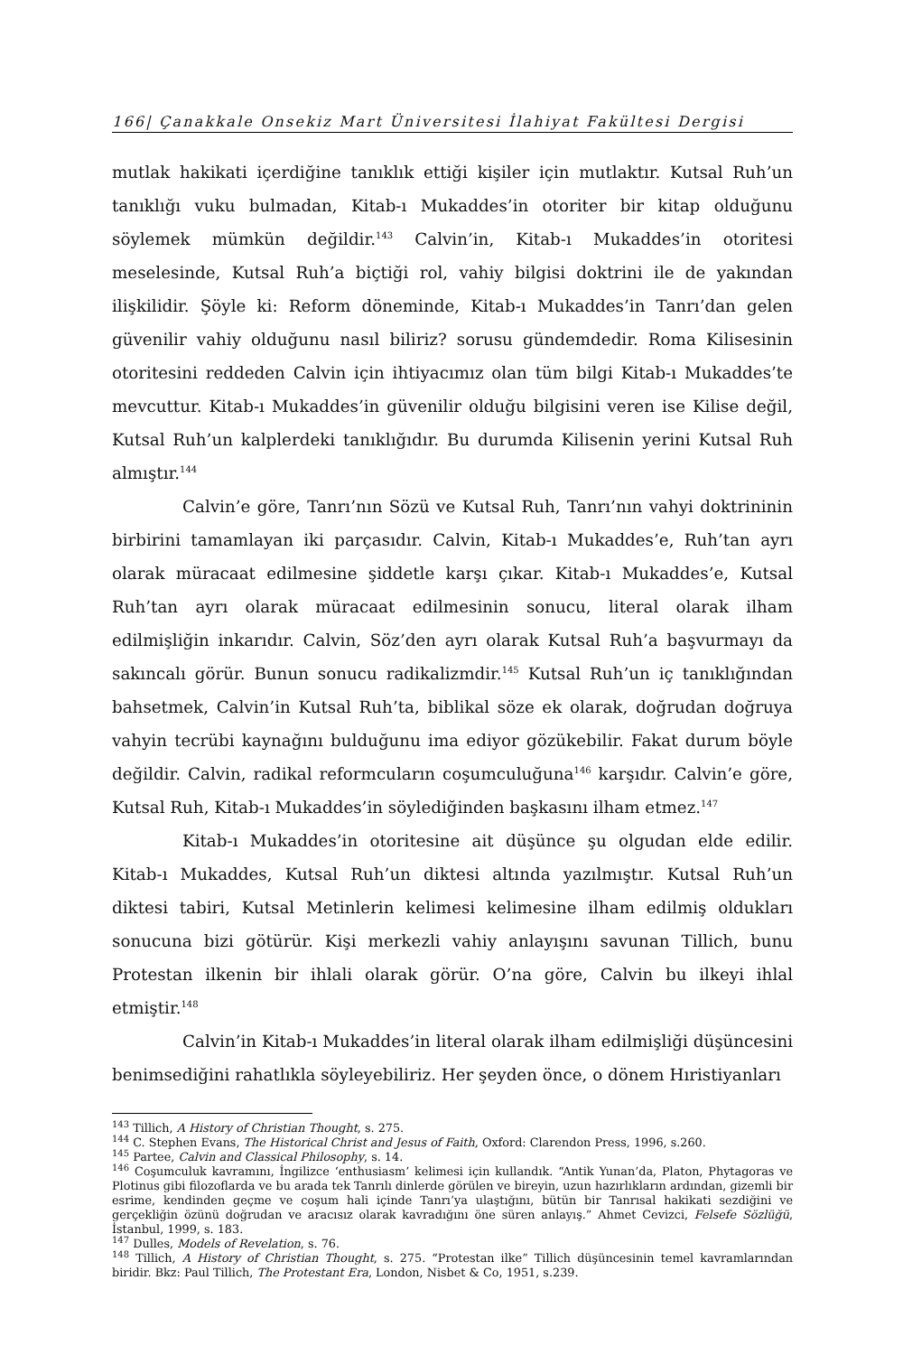166| Çanakkale Onsekiz Mart Üniversitesi İlahiyat Fakültesi Dergisi
mutlak hakikati içerdiğine tanıklık ettiği kişiler için mutlaktır. Kutsal Ruh’un tanıklığı vuku bulmadan, Kitab-ı Mukaddes’in otoriter bir kitap olduğunu söylemek mümkün değildir.<sup>143</sup> Calvin’in, Kitab-ı Mukaddes’in otoritesi meselesinde, Kutsal Ruh’a biçtiği rol, vahiy bilgisi doktrini ile de yakından ilişkilidir. Şöyle ki: Reform döneminde, Kitab-ı Mukaddes’in Tanrı’dan gelen güvenilir vahiy olduğunu nasıl biliriz? sorusu gündemdedir. Roma Kilisesinin otoritesini reddeden Calvin için ihtiyacımız olan tüm bilgi Kitab-ı Mukaddes’te mevcuttur. Kitab-ı Mukaddes’in güvenilir olduğu bilgisini veren ise Kilise değil, Kutsal Ruh’un kalplerdeki tanıklığıdır. Bu durumda Kilisenin yerini Kutsal Ruh almıştır.<sup>144</sup>
Calvin’e göre, Tanrı’nın Sözü ve Kutsal Ruh, Tanrı’nın vahyi doktrininin birbirini tamamlayan iki parçasıdır. Calvin, Kitab-ı Mukaddes’e, Ruh’tan ayrı olarak müracaat edilmesine şiddetle karşı çıkar. Kitab-ı Mukaddes’e, Kutsal Ruh’tan ayrı olarak müracaat edilmesinin sonucu, literal olarak ilham edilmişliğin inkarıdır. Calvin, Söz’den ayrı olarak Kutsal Ruh’a başvurmayı da sakıncalı görür. Bunun sonucu radikalizmdir.<sup>145</sup> Kutsal Ruh’un iç tanıklığından bahsetmek, Calvin’in Kutsal Ruh’ta, biblikal söze ek olarak, doğrudan doğruya vahyin tecrübi kaynağını bulduğunu ima ediyor gözükebilir. Fakat durum böyle değildir. Calvin, radikal reformcuların coşumculuğuna<sup>146</sup> karşıdır. Calvin’e göre, Kutsal Ruh, Kitab-ı Mukaddes’in söylediğinden başkasını ilham etmez.<sup>147</sup>
Kitab-ı Mukaddes’in otoritesine ait düşünce şu olgudan elde edilir. Kitab-ı Mukaddes, Kutsal Ruh’un diktesi altında yazılmıştır. Kutsal Ruh’un diktesi tabiri, Kutsal Metinlerin kelimesi kelimesine ilham edilmiş oldukları sonucuna bizi götürür. Kişi merkezli vahiy anlayışını savunan Tillich, bunu Protestan ilkenin bir ihlali olarak görür. O’na göre, Calvin bu ilkeyi ihlal etmiştir.<sup>148</sup>
Calvin’in Kitab-ı Mukaddes’in literal olarak ilham edilmişliği düşüncesini benimsediğini rahatlıkla söyleyebiliriz. Her şeyden önce, o dönem Hıristiyanları
<sup>143</sup> Tillich, A History of Christian Thought, s. 275.
<sup>144</sup> C. Stephen Evans, The Historical Christ and Jesus of Faith, Oxford: Clarendon Press, 1996, s.260.
<sup>145</sup> Partee, Calvin and Classical Philosophy, s. 14.
<sup>146</sup> Coşumculuk kavramını, İngilizce ‘enthusiasm’ kelimesi için kullandık. “Antik Yunan’da, Platon, Phytagoras ve Plotinus gibi filozoflarda ve bu arada tek Tanrılı dinlerde görülen ve bireyin, uzun hazırlıkların ardından, gizemli bir esrime, kendinden geçme ve coşum hali içinde Tanrı’ya ulaştığını, bütün bir Tanrısal hakikati sezdiğini ve gerçekliğin özünü doğrudan ve aracısız olarak kavradığını öne süren anlayış.” Ahmet Cevizci, Felsefe Sözlüğü, İstanbul, 1999, s. 183.
<sup>147</sup> Dulles, Models of Revelation, s. 76.
<sup>148</sup> Tillich, A History of Christian Thought, s. 275. “Protestan ilke” Tillich düşüncesinin temel kavramlarından biridir. Bkz: Paul Tillich, The Protestant Era, London, Nisbet & Co, 1951, s.239.